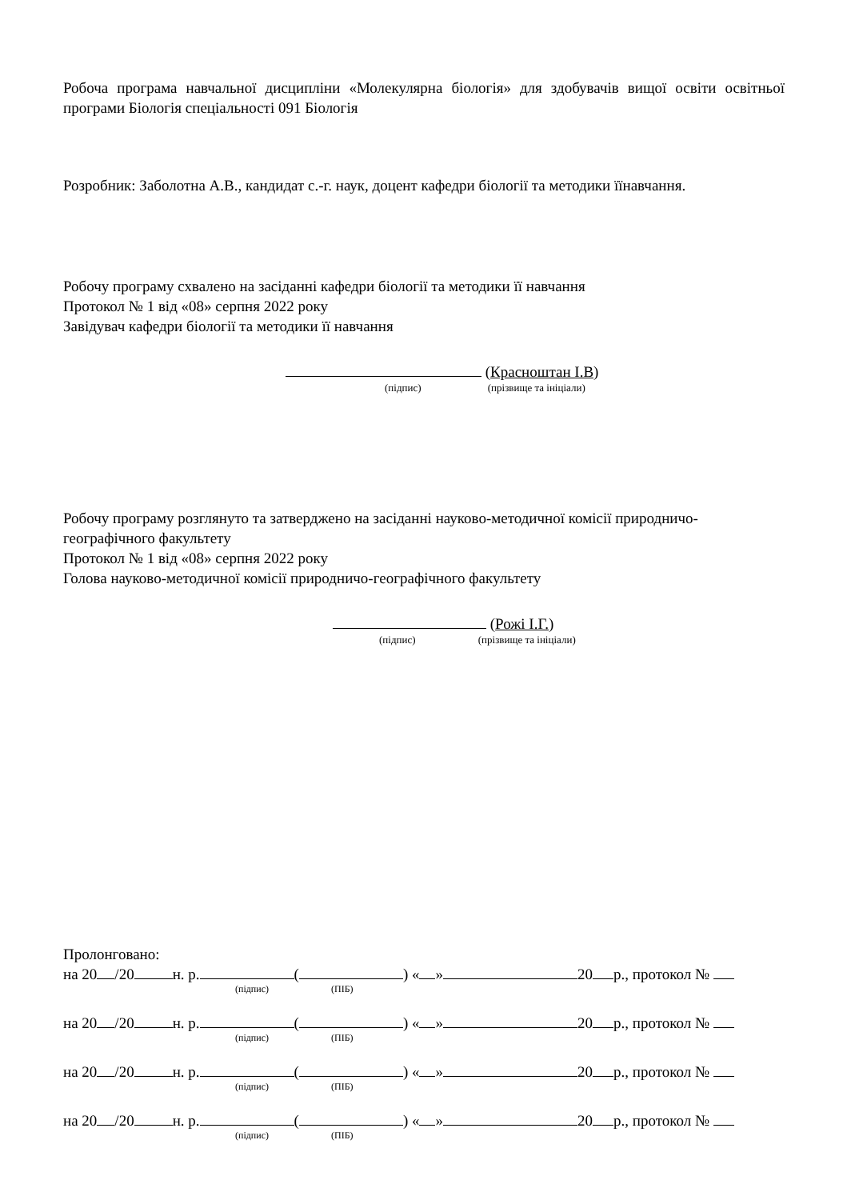Робоча програма навчальної дисципліни «Молекулярна біологія» для здобувачів вищої освіти освітньої програми Біологія спеціальності 091 Біологія
Розробник: Заболотна А.В., кандидат с.-г. наук, доцент кафедри біології та методики їїнавчання.
Робочу програму схвалено на засіданні кафедри біології та методики її навчання
Протокол № 1 від «08» серпня 2022 року
Завідувач кафедри біології та методики її навчання
(Красноштан І.В)
(підпис) (прізвище та ініціали)
Робочу програму розглянуто та затверджено на засіданні науково-методичної комісії природничо-географічного факультету
Протокол № 1 від «08» серпня 2022 року
Голова науково-методичної комісії природничо-географічного факультету
(Рожі І.Г.)
(підпис) (прізвище та ініціали)
Пролонговано:
на 20 /20 н. р. ( ) « » 20 р., протокол №
(підпис) (ПІБ)
на 20 /20 н. р. ( ) « » 20 р., протокол №
(підпис) (ПІБ)
на 20 /20 н. р. ( ) « » 20 р., протокол №
(підпис) (ПІБ)
на 20 /20 н. р. ( ) « » 20 р., протокол №
(підпис) (ПІБ)